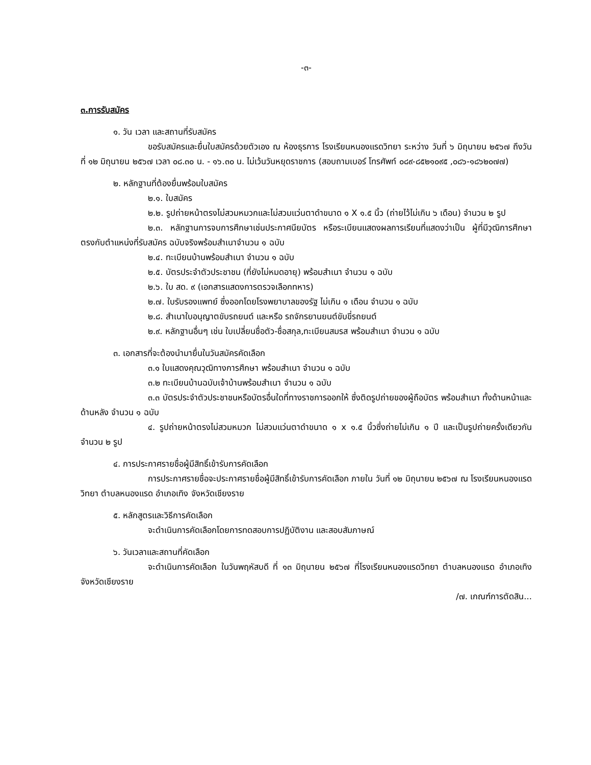-๓-
๓.การรับสมัคร
๑. วัน เวลา และสถานที่รับสมัคร
ขอรับสมัครและยื่นใบสมัครด้วยตัวเอง ณ ห้องธุรการ โรงเรียนหนองแรดวิทยา ระหว่าง วันที่ ๖ มิถุนายน ๒๕๖๗ ถึงวันที่ ๑๒ มิถุนายน ๒๕๖๗ เวลา ๐๘.๓๐ น. - ๑๖.๓๐ น. ไม่เว้นวันหยุดราชการ (สอบถามเบอร์ โทรศัพท์ ๐๘๙-๘๕๒๑๐๙๕ ,๐๘๖-๑๘๖๒๐๗๗)
๒. หลักฐานที่ต้องยื่นพร้อมใบสมัคร
๒.๑. ใบสมัคร
๒.๒. รูปถ่ายหน้าตรงไม่สวมหมวกและไม่สวมแว่นตาดำขนาด ๑ X ๑.๕ นิ้ว (ถ่ายไว้ไม่เกิน ๖ เดือน) จำนวน ๒ รูป
๒.๓. หลักฐานการจบการศึกษาเช่นประกาศนียบัตร หรือระเบียนแสดงผลการเรียนที่แสดงว่าเป็น ผู้ที่มีวุฒิการศึกษาตรงกับตำแหน่งที่รับสมัคร ฉบับจริงพร้อมสำเนาจำนวน ๑ ฉบับ
๒.๔. ทะเบียนบ้านพร้อมสำเนา จำนวน ๑ ฉบับ
๒.๕. บัตรประจำตัวประชาชน (ที่ยังไม่หมดอายุ) พร้อมสำเนา จำนวน ๑ ฉบับ
๒.๖. ใบ สด. ๙ (เอกสารแสดงการตรวจเลือกทหาร)
๒.๗. ใบรับรองแพทย์ ซึ่งออกโดยโรงพยาบาลของรัฐ ไม่เกิน ๑ เดือน จำนวน ๑ ฉบับ
๒.๘. สำเนาใบอนุญาตขับรถยนต์ และหรือ รถจักรยานยนต์ขับขี่รถยนต์
๒.๙. หลักฐานอื่นๆ เช่น ใบเปลี่ยนชื่อตัว-ชื่อสกุล,ทะเบียนสมรส พร้อมสำเนา จำนวน ๑ ฉบับ
๓. เอกสารที่จะต้องนำมายื่นในวันสมัครคัดเลือก
๓.๑ ใบแสดงคุณวุฒิทางการศึกษา พร้อมสำเนา จำนวน ๑ ฉบับ
๓.๒ ทะเบียนบ้านฉบับเจ้าบ้านพร้อมสำเนา จำนวน ๑ ฉบับ
๓.๓ บัตรประจำตัวประชาชนหรือบัตรอื่นใดที่ทางราชการออกให้ ซึ่งติดรูปถ่ายของผู้ถือบัตร พร้อมสำเนา ทั้งด้านหน้าและด้านหลัง จำนวน ๑ ฉบับ
๔. รูปถ่ายหน้าตรงไม่สวมหมวก ไม่สวมแว่นตาดำขนาด ๑ x ๑.๕ นิ้วซึ่งถ่ายไม่เกิน ๑ ปี และเป็นรูปถ่ายครั้งเดียวกัน จำนวน ๒ รูป
๔. การประกาศรายชื่อผู้มีสิทธิ์เข้ารับการคัดเลือก
การประกาศรายชื่อจะประกาศรายชื่อผู้มีสิทธิ์เข้ารับการคัดเลือก ภายใน วันที่ ๑๒ มิถุนายน ๒๕๖๗ ณ โรงเรียนหนองแรดวิทยา ตำบลหนองแรด อำเภอเทิง จังหวัดเชียงราย
๕. หลักสูตรและวิธีการคัดเลือก
จะดำเนินการคัดเลือกโดยการทดสอบการปฏิบัติงาน และสอบสัมภาษณ์
๖. วันเวลาและสถานที่คัดเลือก
จะดำเนินการคัดเลือก ในวันพฤหัสบดี ที่ ๑๓ มิถุนายน ๒๕๖๗ ที่โรงเรียนหนองแรดวิทยา ตำบลหนองแรด อำเภอเทิง จังหวัดเชียงราย
/๗. เกณฑ์การตัดสิน...